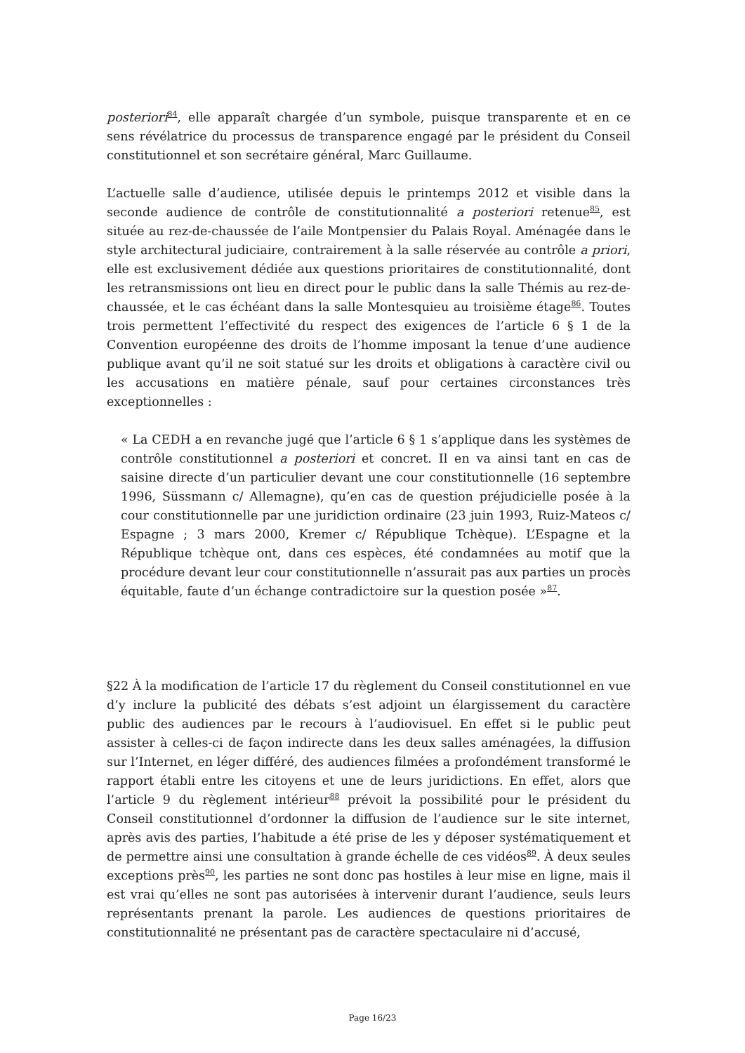posteriori<sup>84</sup>, elle apparaît chargée d’un symbole, puisque transparente et en ce sens révélatrice du processus de transparence engagé par le président du Conseil constitutionnel et son secrétaire général, Marc Guillaume.
L’actuelle salle d’audience, utilisée depuis le printemps 2012 et visible dans la seconde audience de contrôle de constitutionnalité a posteriori retenue<sup>85</sup>, est située au rez-de-chaussée de l’aile Montpensier du Palais Royal. Aménagée dans le style architectural judiciaire, contrairement à la salle réservée au contrôle a priori, elle est exclusivement dédiée aux questions prioritaires de constitutionnalité, dont les retransmissions ont lieu en direct pour le public dans la salle Thémis au rez-de-chaussée, et le cas échéant dans la salle Montesquieu au troisième étage<sup>86</sup>. Toutes trois permettent l’effectivité du respect des exigences de l’article 6 § 1 de la Convention européenne des droits de l’homme imposant la tenue d’une audience publique avant qu’il ne soit statué sur les droits et obligations à caractère civil ou les accusations en matière pénale, sauf pour certaines circonstances très exceptionnelles :
« La CEDH a en revanche jugé que l’article 6 § 1 s’applique dans les systèmes de contrôle constitutionnel a posteriori et concret. Il en va ainsi tant en cas de saisine directe d’un particulier devant une cour constitutionnelle (16 septembre 1996, Süssmann c/ Allemagne), qu’en cas de question préjudicielle posée à la cour constitutionnelle par une juridiction ordinaire (23 juin 1993, Ruiz-Mateos c/ Espagne ; 3 mars 2000, Kremer c/ République Tchèque). L’Espagne et la République tchèque ont, dans ces espèces, été condamnées au motif que la procédure devant leur cour constitutionnelle n’assurait pas aux parties un procès équitable, faute d’un échange contradictoire sur la question posée »<sup>87</sup>.
§22 À la modification de l’article 17 du règlement du Conseil constitutionnel en vue d’y inclure la publicité des débats s’est adjoint un élargissement du caractère public des audiences par le recours à l’audiovisuel. En effet si le public peut assister à celles-ci de façon indirecte dans les deux salles aménagées, la diffusion sur l’Internet, en léger différé, des audiences filmées a profondément transformé le rapport établi entre les citoyens et une de leurs juridictions. En effet, alors que l’article 9 du règlement intérieur<sup>88</sup> prévoit la possibilité pour le président du Conseil constitutionnel d’ordonner la diffusion de l’audience sur le site internet, après avis des parties, l’habitude a été prise de les y déposer systématiquement et de permettre ainsi une consultation à grande échelle de ces vidéos<sup>89</sup>. À deux seules exceptions près<sup>90</sup>, les parties ne sont donc pas hostiles à leur mise en ligne, mais il est vrai qu’elles ne sont pas autorisées à intervenir durant l’audience, seuls leurs représentants prenant la parole. Les audiences de questions prioritaires de constitutionnalité ne présentant pas de caractère spectaculaire ni d’accusé,
Page 16/23